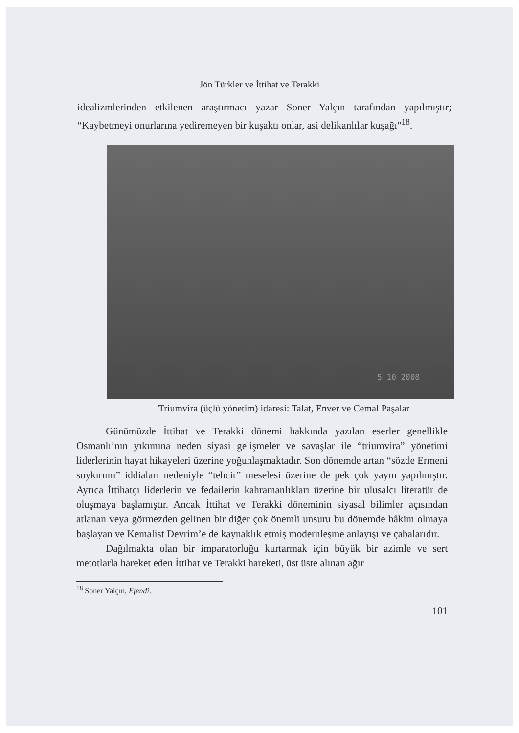Jön Türkler ve İttihat ve Terakki
idealizmlerinden etkilenen araştırmacı yazar Soner Yalçın tarafından yapılmıştır; “Kaybetmeyi onurlarına yediremeyen bir kuşaktı onlar, asi delikanlılar kuşağı"<sup>18</sup>.
5 10 2008
Triumvira (üçlü yönetim) idaresi: Talat, Enver ve Cemal Paşalar
Günümüzde İttihat ve Terakki dönemi hakkında yazılan eserler genellikle Osmanlı’nın yıkımına neden siyasi gelişmeler ve savaşlar ile “triumvira” yönetimi liderlerinin hayat hikayeleri üzerine yoğunlaşmaktadır. Son dönemde artan “sözde Ermeni soykırımı” iddiaları nedeniyle “tehcir” meselesi üzerine de pek çok yayın yapılmıştır. Ayrıca İttihatçı liderlerin ve fedailerin kahramanlıkları üzerine bir ulusalcı literatür de oluşmaya başlamıştır. Ancak İttihat ve Terakki döneminin siyasal bilimler açısından atlanan veya görmezden gelinen bir diğer çok önemli unsuru bu dönemde hâkim olmaya başlayan ve Kemalist Devrim’e de kaynaklık etmiş modernleşme anlayışı ve çabalarıdır.
Dağılmakta olan bir imparatorluğu kurtarmak için büyük bir azimle ve sert metotlarla hareket eden İttihat ve Terakki hareketi, üst üste alınan ağır
<sup>18</sup> Soner Yalçın, Efendi.
101